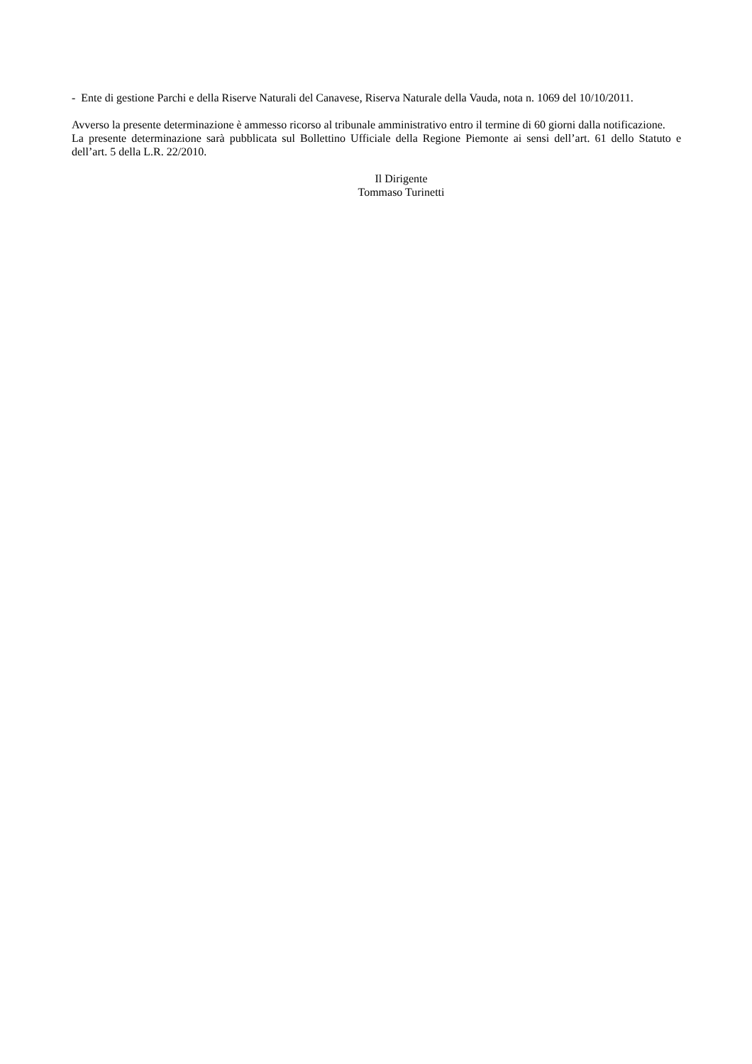- Ente di gestione Parchi e della Riserve Naturali del Canavese, Riserva Naturale della Vauda, nota n. 1069 del 10/10/2011.
Avverso la presente determinazione è ammesso ricorso al tribunale amministrativo entro il termine di 60 giorni dalla notificazione.
La presente determinazione sarà pubblicata sul Bollettino Ufficiale della Regione Piemonte ai sensi dell’art. 61 dello Statuto e dell’art. 5 della L.R. 22/2010.
Il Dirigente
Tommaso Turinetti